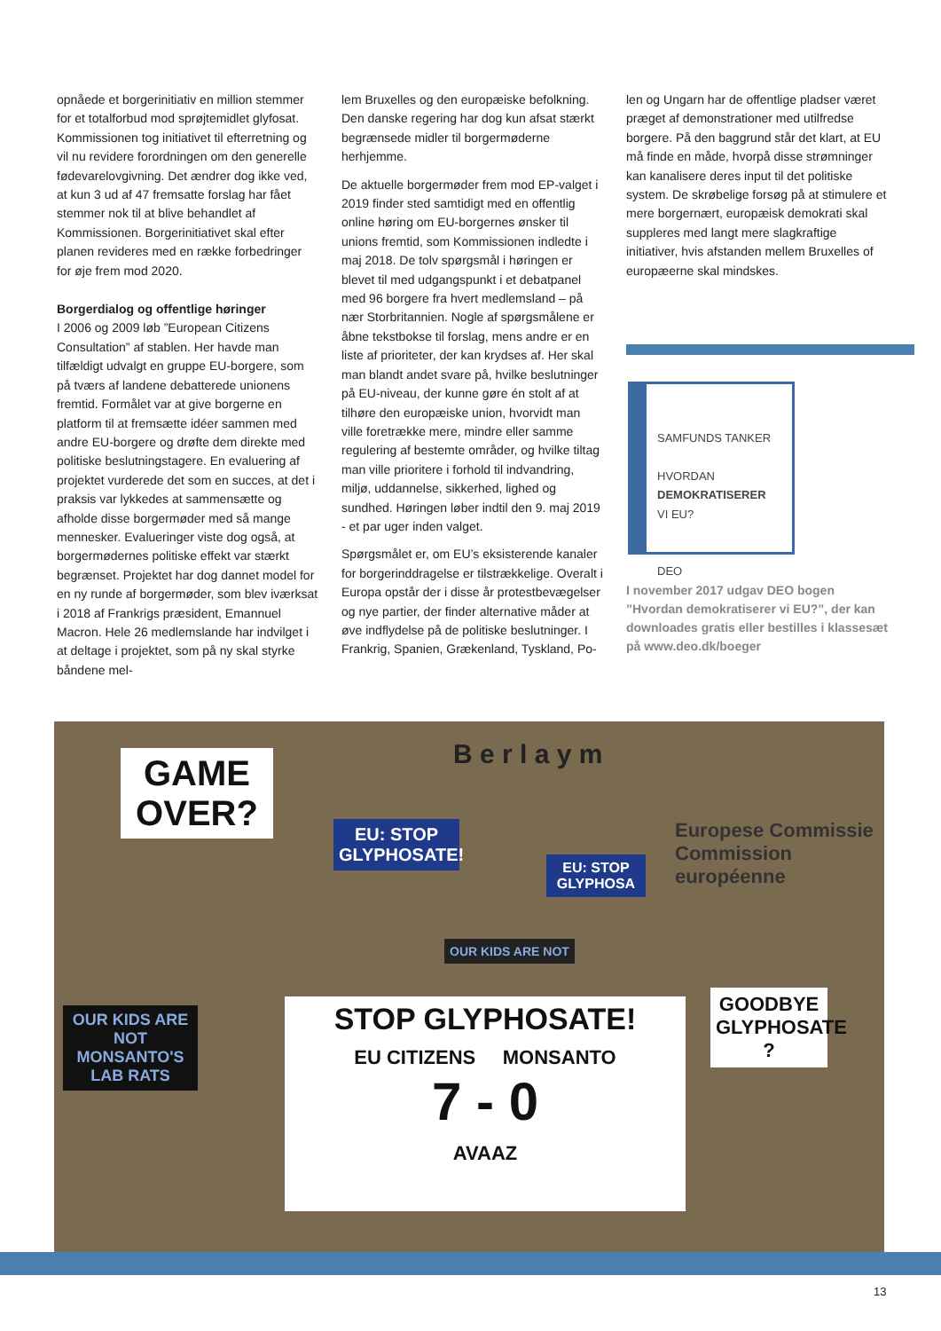opnåede et borgerinitiativ en million stemmer for et totalforbud mod sprøjtemidlet glyfosat. Kommissionen tog initiativet til efterretning og vil nu revidere forordningen om den generelle fødevarelovgivning. Det ændrer dog ikke ved, at kun 3 ud af 47 fremsatte forslag har fået stemmer nok til at blive behandlet af Kommissionen. Borgerinitiativet skal efter planen revideres med en række forbedringer for øje frem mod 2020.
Borgerdialog og offentlige høringer
I 2006 og 2009 løb ”European Citizens Consultation” af stablen. Her havde man tilfældigt udvalgt en gruppe EU-borgere, som på tværs af landene debatterede unionens fremtid. Formålet var at give borgerne en platform til at fremsætte idéer sammen med andre EU-borgere og drøfte dem direkte med politiske beslutningstagere. En evaluering af projektet vurderede det som en succes, at det i praksis var lykkedes at sammensætte og afholde disse borgermøder med så mange mennesker. Evalueringer viste dog også, at borgermødernes politiske effekt var stærkt begrænset. Projektet har dog dannet model for en ny runde af borgermøder, som blev iværksat i 2018 af Frankrigs præsident, Emannuel Macron. Hele 26 medlemslande har indvilget i at deltage i projektet, som på ny skal styrke båndene mel-
lem Bruxelles og den europæiske befolkning. Den danske regering har dog kun afsat stærkt begrænsede midler til borgermøderne herhjemme.
De aktuelle borgermøder frem mod EP-valget i 2019 finder sted samtidigt med en offentlig online høring om EU-borgernes ønsker til unions fremtid, som Kommissionen indledte i maj 2018. De tolv spørgsmål i høringen er blevet til med udgangspunkt i et debatpanel med 96 borgere fra hvert medlemsland – på nær Storbritannien. Nogle af spørgsmålene er åbne tekstbokse til forslag, mens andre er en liste af prioriteter, der kan krydses af. Her skal man blandt andet svare på, hvilke beslutninger på EU-niveau, der kunne gøre én stolt af at tilhøre den europæiske union, hvorvidt man ville foretrække mere, mindre eller samme regulering af bestemte områder, og hvilke tiltag man ville prioritere i forhold til indvandring, miljø, uddannelse, sikkerhed, lighed og sundhed. Høringen løber indtil den 9. maj 2019 - et par uger inden valget.
Spørgsmålet er, om EU’s eksisterende kanaler for borgerinddragelse er tilstrækkelige. Overalt i Europa opstår der i disse år protestbevægelser og nye partier, der finder alternative måder at øve indflydelse på de politiske beslutninger. I Frankrig, Spanien, Grækenland, Tyskland, Po-
len og Ungarn har de offentlige pladser været præget af demonstrationer med utilfredse borgere. På den baggrund står det klart, at EU må finde en måde, hvorpå disse strømninger kan kanalisere deres input til det politiske system. De skrøbelige forsøg på at stimulere et mere borgernært, europæisk demokrati skal suppleres med langt mere slagkraftige initiativer, hvis afstanden mellem Bruxelles of europæerne skal mindskes.
SAMFUNDS TANKER
HVORDAN
DEMOKRATISERER
VI EU?
DEO
I november 2017 udgav DEO bogen ”Hvordan demokratiserer vi EU?”, der kan downloades gratis eller bestilles i klassesæt på www.deo.dk/boeger
B e r l a y m
Europese Commissie
Commission européenne
GAME OVER?
EU: STOP GLYPHOSATE!
EU: STOP GLYPHOSA
OUR KIDS ARE NOT
OUR KIDS ARE NOT MONSANTO'S LAB RATS
GOODBYE GLYPHOSATE ?
STOP GLYPHOSATE!
EU CITIZENS MONSANTO
7 - 0
AVAAZ
13